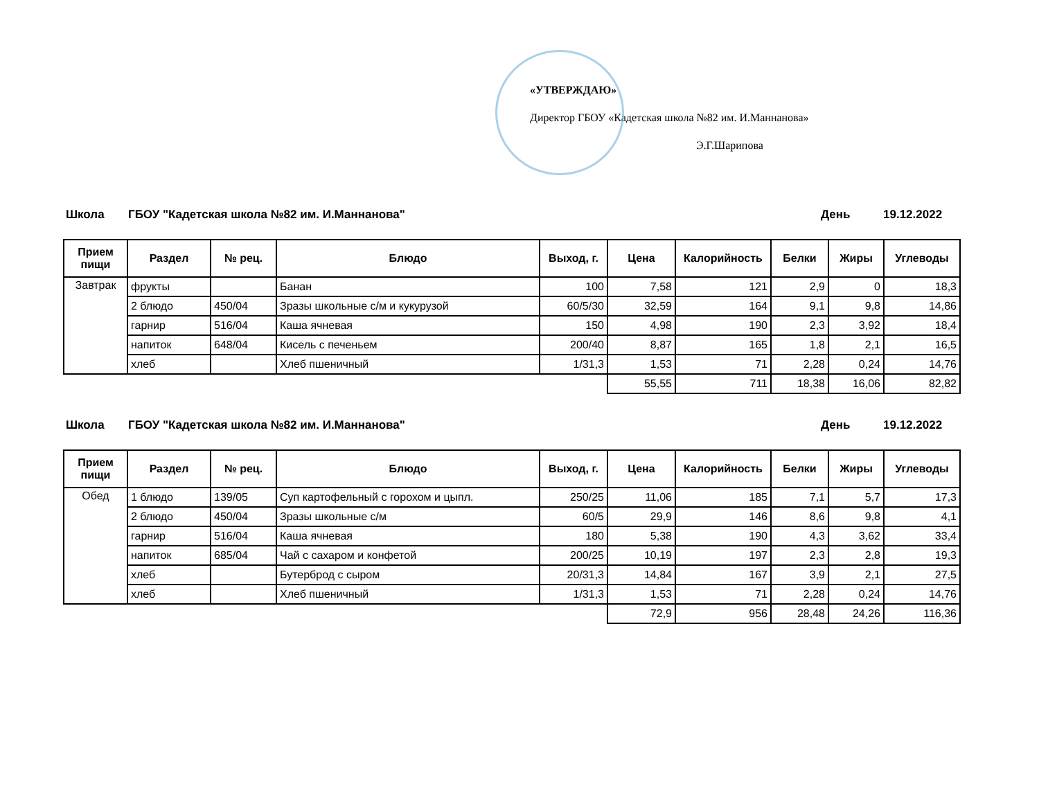«УТВЕРЖДАЮ»
Директор ГБОУ «Кадетская школа №82 им. И.Маннанова»
Э.Г.Шарипова
Школа ГБОУ "Кадетская школа №82 им. И.Маннанова" День 19.12.2022
| Прием пищи | Раздел | № рец. | Блюдо | Выход, г. | Цена | Калорийность | Белки | Жиры | Углеводы |
| --- | --- | --- | --- | --- | --- | --- | --- | --- | --- |
| Завтрак | фрукты | | Банан | 100 | 7,58 | 121 | 2,9 | 0 | 18,3 |
| | 2 блюдо | 450/04 | Зразы школьные с/м и кукурузой | 60/5/30 | 32,59 | 164 | 9,1 | 9,8 | 14,86 |
| | гарнир | 516/04 | Каша ячневая | 150 | 4,98 | 190 | 2,3 | 3,92 | 18,4 |
| | напиток | 648/04 | Кисель с печеньем | 200/40 | 8,87 | 165 | 1,8 | 2,1 | 16,5 |
| | хлеб | | Хлеб пшеничный | 1/31,3 | 1,53 | 71 | 2,28 | 0,24 | 14,76 |
| | | | | | 55,55 | 711 | 18,38 | 16,06 | 82,82 |
Школа ГБОУ "Кадетская школа №82 им. И.Маннанова" День 19.12.2022
| Прием пищи | Раздел | № рец. | Блюдо | Выход, г. | Цена | Калорийность | Белки | Жиры | Углеводы |
| --- | --- | --- | --- | --- | --- | --- | --- | --- | --- |
| Обед | 1 блюдо | 139/05 | Суп картофельный с горохом и цыпл. | 250/25 | 11,06 | 185 | 7,1 | 5,7 | 17,3 |
| | 2 блюдо | 450/04 | Зразы школьные с/м | 60/5 | 29,9 | 146 | 8,6 | 9,8 | 4,1 |
| | гарнир | 516/04 | Каша ячневая | 180 | 5,38 | 190 | 4,3 | 3,62 | 33,4 |
| | напиток | 685/04 | Чай с сахаром и конфетой | 200/25 | 10,19 | 197 | 2,3 | 2,8 | 19,3 |
| | хлеб | | Бутерброд с сыром | 20/31,3 | 14,84 | 167 | 3,9 | 2,1 | 27,5 |
| | хлеб | | Хлеб пшеничный | 1/31,3 | 1,53 | 71 | 2,28 | 0,24 | 14,76 |
| | | | | | 72,9 | 956 | 28,48 | 24,26 | 116,36 |